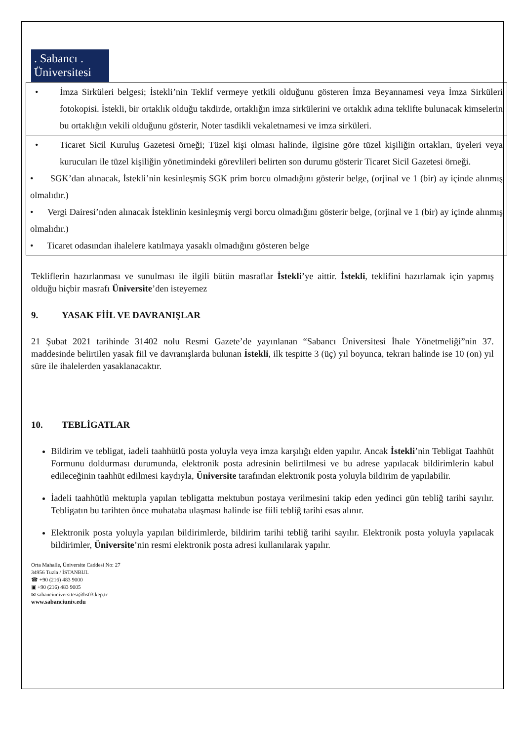. Sabancı .
Üniversitesi
| • İmza Sirküleri belgesi; İstekli’nin Teklif vermeye yetkili olduğunu gösteren İmza Beyannamesi veya İmza Sirküleri fotokopisi. İstekli, bir ortaklık olduğu takdirde, ortaklığın imza sirkülerini ve ortaklık adına teklifte bulunacak kimselerin bu ortaklığın vekili olduğunu gösterir, Noter tasdikli vekaletnamesi ve imza sirküleri. |
| • Ticaret Sicil Kuruluş Gazetesi örneği; Tüzel kişi olması halinde, ilgisine göre tüzel kişiliğin ortakları, üyeleri veya kurucuları ile tüzel kişiliğin yönetimindeki görevlileri belirten son durumu gösterir Ticaret Sicil Gazetesi örneği. • SGK’dan alınacak, İstekli’nin kesinleşmiş SGK prim borcu olmadığını gösterir belge, (orjinal ve 1 (bir) ay içinde alınmış olmalıdır.) • Vergi Dairesi’nden alınacak İsteklinin kesinleşmiş vergi borcu olmadığını gösterir belge, (orjinal ve 1 (bir) ay içinde alınmış olmalıdır.) • Ticaret odasından ihalelere katılmaya yasaklı olmadığını gösteren belge |
Tekliflerin hazırlanması ve sunulması ile ilgili bütün masraflar İstekli’ye aittir. İstekli, teklifini hazırlamak için yapmış olduğu hiçbir masrafı Üniversite’den isteyemez
9. YASAK FİİL VE DAVRANIŞLAR
21 Şubat 2021 tarihinde 31402 nolu Resmi Gazete’de yayınlanan “Sabancı Üniversitesi İhale Yönetmeliği”nin 37. maddesinde belirtilen yasak fiil ve davranışlarda bulunan İstekli, ilk tespitte 3 (üç) yıl boyunca, tekrarı halinde ise 10 (on) yıl süre ile ihalelerden yasaklanacaktır.
10. TEBLİGATLAR
Bildirim ve tebligat, iadeli taahhütlü posta yoluyla veya imza karşılığı elden yapılır. Ancak İstekli’nin Tebligat Taahhüt Formunu doldurması durumunda, elektronik posta adresinin belirtilmesi ve bu adrese yapılacak bildirimlerin kabul edileceğinin taahhüt edilmesi kaydıyla, Üniversite tarafından elektronik posta yoluyla bildirim de yapılabilir.
İadeli taahhütlü mektupla yapılan tebligatta mektubun postaya verilmesini takip eden yedinci gün tebliğ tarihi sayılır. Tebligatın bu tarihten önce muhataba ulaşması halinde ise fiili tebliğ tarihi esas alınır.
Elektronik posta yoluyla yapılan bildirimlerde, bildirim tarihi tebliğ tarihi sayılır. Elektronik posta yoluyla yapılacak bildirimler, Üniversite’nin resmi elektronik posta adresi kullanılarak yapılır.
Orta Mahalle, Üniversite Caddesi No: 27
34956 Tuzla / İSTANBUL
☎ +90 (216) 483 9000
▣ +90 (216) 483 9005
✉ sabanciuniversitesi@hs03.kep.tr
www.sabanciuniv.edu